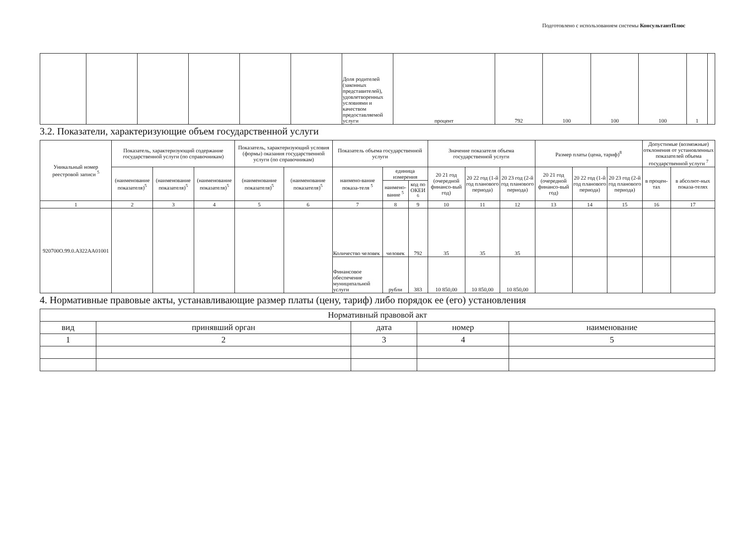Подготовлено с использованием системы КонсультантПлюс
| | | | | | | Доля родителей (законных представителей), удовлетворенных условиями и качеством предоставляемой услуги | процент | 792 | 100 | 100 | 100 | 1 | |
3.2. Показатели, характеризующие объем государственной услуги
| Уникальный номер реестровой записи <sup>5</sup> | Показатель, характеризующий содержание государственной услуги (по справочникам) | | | Показатель, характеризующий условия (формы) оказания государственной услуги (по справочникам) | | Показатель объема государственной услуги | | | Значение показателя объема государственной услуги | | | Размер платы (цена, тариф)<sup>8</sup> | | | Допустимые (возможные) отклонения от установленных показателей объема государственной услуги <sup>7</sup> | |
| --- | --- | --- | --- | --- | --- | --- | --- | --- | --- | --- | --- | --- | --- | --- | --- | --- |
| | (наименование показателя)<sup>5</sup> | (наименование показателя)<sup>5</sup> | (наименование показателя)<sup>5</sup> | (наименование показателя)<sup>5</sup> | (наименование показателя)<sup>5</sup> | наимено-вание показа-теля <sup>5</sup> | единица измерения | | 20 21 год (очередной финансо-вый год) | 20 22 год (1-й год планового периода) | 20 23 год (2-й год планового периода) | 20 21 год (очередной финансо-вый год) | 20 22 год (1-й год планового периода) | 20 23 год (2-й год планового периода) | в процен-тах | в абсолют-ных показа-телях |
| | | | | | | | наимено-вание <sup>5</sup> | код по ОКЕИ <sup>6</sup> | | | | | | | | |
| 1 | 2 | 3 | 4 | 5 | 6 | 7 | 8 | 9 | 10 | 11 | 12 | 13 | 14 | 15 | 16 | 17 |
| 920700О.99.0.АЗ22АА01001 | | | | | | Количество человек | человек | 792 | 35 | 35 | 35 | | | | | |
| | | | | | | Финансовое обеспечение муниципальной услуги | рубли | 383 | 10 850,00 | 10 850,00 | 10 850,00 | | | | | |
4. Нормативные правовые акты, устанавливающие размер платы (цену, тариф) либо порядок ее (его) установления
| Нормативный правовой акт | | | | |
| --- | --- | --- | --- | --- |
| вид | принявший орган | дата | номер | наименование |
| 1 | 2 | 3 | 4 | 5 |